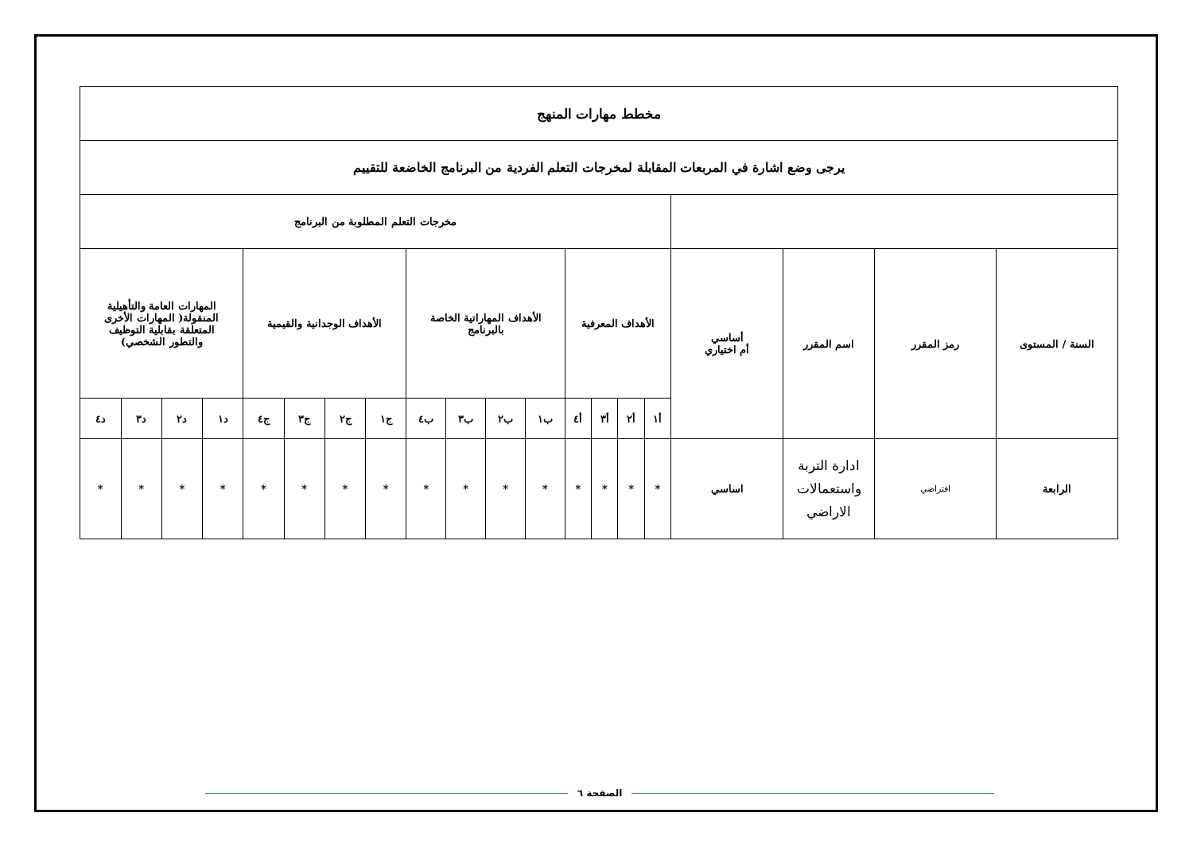| مخطط مهارات المنهج | | | | | | | | | | | | | | | | | | | |
| يرجى وضع اشارة في المربعات المقابلة لمخرجات التعلم الفردية من البرنامج الخاضعة للتقييم | | | | | | | | | | | | | | | | | | | |
| | | | | مخرجات التعلم المطلوبة من البرنامج | | | | | | | | | | | | | | | |
| السنة / المستوى | رمز المقرر | اسم المقرر | أساسي أم اختياري | الأهداف المعرفية | | | | الأهداف المهاراتية الخاصة بالبرنامج | | | | الأهداف الوجدانية والقيمية | | | | المهارات العامة والتأهيلية المنقولة( المهارات الأخرى المتعلقة بقابلية التوظيف والتطور الشخصي) | | | |
| | | | | أ١ | أ٢ | أ٣ | أ٤ | ب١ | ب٢ | ب٣ | ب٤ | ج١ | ج٢ | ج٣ | ج٤ | د١ | د٢ | د٣ | د٤ |
| الرابعة | افتراضي | ادارة التربة واستعمالات الاراضي | اساسي | * | * | * | * | * | * | * | * | * | * | * | * | * | * | * | * |
الصفحة ٦